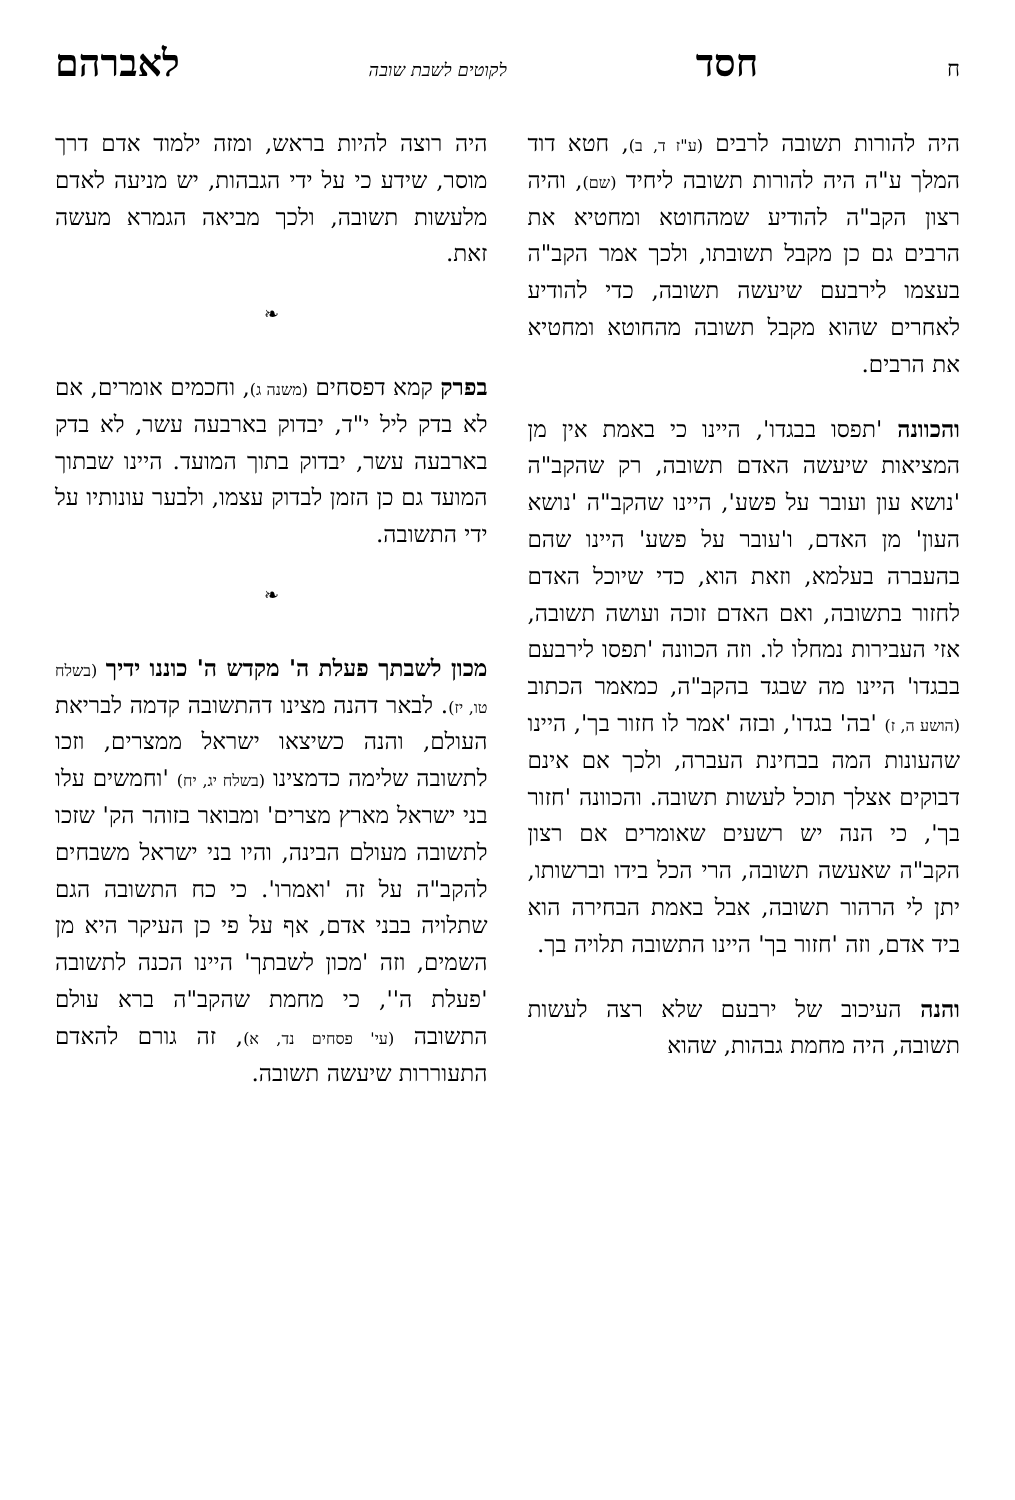חחסד לקוטים לשבת שובה לאברהם
היה להורות תשובה לרבים (ע"ז ד, ב), חטא דוד המלך ע"ה היה להורות תשובה ליחיד (שם), והיה רצון הקב"ה להודיע שמהחוטא ומחטיא את הרבים גם כן מקבל תשובתו, ולכך אמר הקב"ה בעצמו לירבעם שיעשה תשובה, כדי להודיע לאחרים שהוא מקבל תשובה מהחוטא ומחטיא את הרבים.
והכוונה 'תפסו בבגדו', היינו כי באמת אין מן המציאות שיעשה האדם תשובה, רק שהקב"ה 'נושא עון ועובר על פשע', היינו שהקב"ה 'נושא העון' מן האדם, ו'עובר על פשע' היינו שהם בהעברה בעלמא, וזאת הוא, כדי שיוכל האדם לחזור בתשובה, ואם האדם זוכה ועושה תשובה, אזי העבירות נמחלו לו. וזה הכוונה 'תפסו לירבעם בבגדו' היינו מה שבגד בהקב"ה, כמאמר הכתוב (הושע ה, ז) 'בה' בגדו', ובזה 'אמר לו חזור בך', היינו שהעונות המה בבחינת העברה, ולכך אם אינם דבוקים אצלך תוכל לעשות תשובה. והכוונה 'חזור בך', כי הנה יש רשעים שאומרים אם רצון הקב"ה שאעשה תשובה, הרי הכל בידו וברשותו, יתן לי הרהור תשובה, אבל באמת הבחירה הוא ביד אדם, וזה 'חזור בך' היינו התשובה תלויה בך.
והנה העיכוב של ירבעם שלא רצה לעשות תשובה, היה מחמת גבהות, שהוא
היה רוצה להיות בראש, ומזה ילמוד אדם דרך מוסר, שידע כי על ידי הגבהות, יש מניעה לאדם מלעשות תשובה, ולכך מביאה הגמרא מעשה זאת.
❧
בפרק קמא דפסחים (משנה ג), וחכמים אומרים, אם לא בדק ליל י"ד, יבדוק בארבעה עשר, לא בדק בארבעה עשר, יבדוק בתוך המועד. היינו שבתוך המועד גם כן הזמן לבדוק עצמו, ולבער עונותיו על ידי התשובה.
❧
מכון לשבתך פעלת ה' מקדש ה' כוננו ידיך (בשלח טו, יז). לבאר דהנה מצינו דהתשובה קדמה לבריאת העולם, והנה כשיצאו ישראל ממצרים, וזכו לתשובה שלימה כדמצינו (בשלח יג, יח) 'וחמשים עלו בני ישראל מארץ מצרים' ומבואר בזוהר הק' שזכו לתשובה מעולם הבינה, והיו בני ישראל משבחים להקב"ה על זה 'ואמרו'. כי כח התשובה הגם שתלויה בבני אדם, אף על פי כן העיקר היא מן השמים, וזה 'מכון לשבתך' היינו הכנה לתשובה 'פעלת ה'', כי מחמת שהקב"ה ברא עולם התשובה (עי' פסחים נד, א), זה גורם להאדם התעוררות שיעשה תשובה.